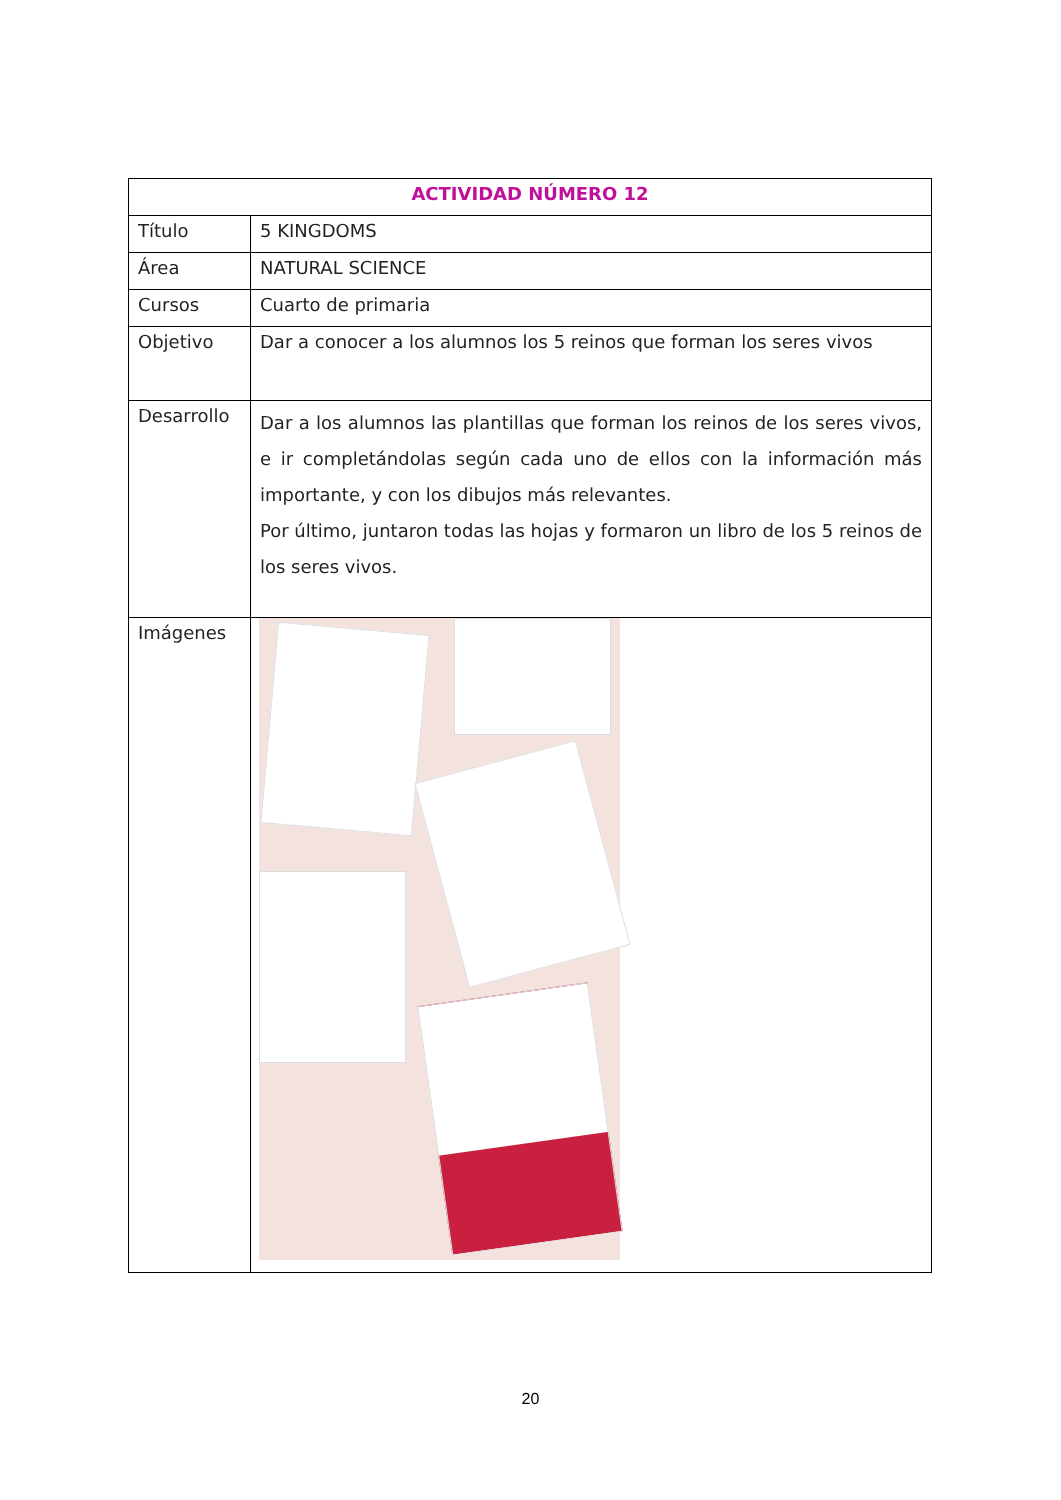| ACTIVIDAD NÚMERO 12 | |
| --- | --- |
| Título | 5 KINGDOMS |
| Área | NATURAL SCIENCE |
| Cursos | Cuarto de primaria |
| Objetivo | Dar a conocer a los alumnos los 5 reinos que forman los seres vivos |
| Desarrollo | Dar a los alumnos las plantillas que forman los reinos de los seres vivos, e ir completándolas según cada uno de ellos con la información más importante, y con los dibujos más relevantes. Por último, juntaron todas las hojas y formaron un libro de los 5 reinos de los seres vivos. |
| Imágenes | |
20